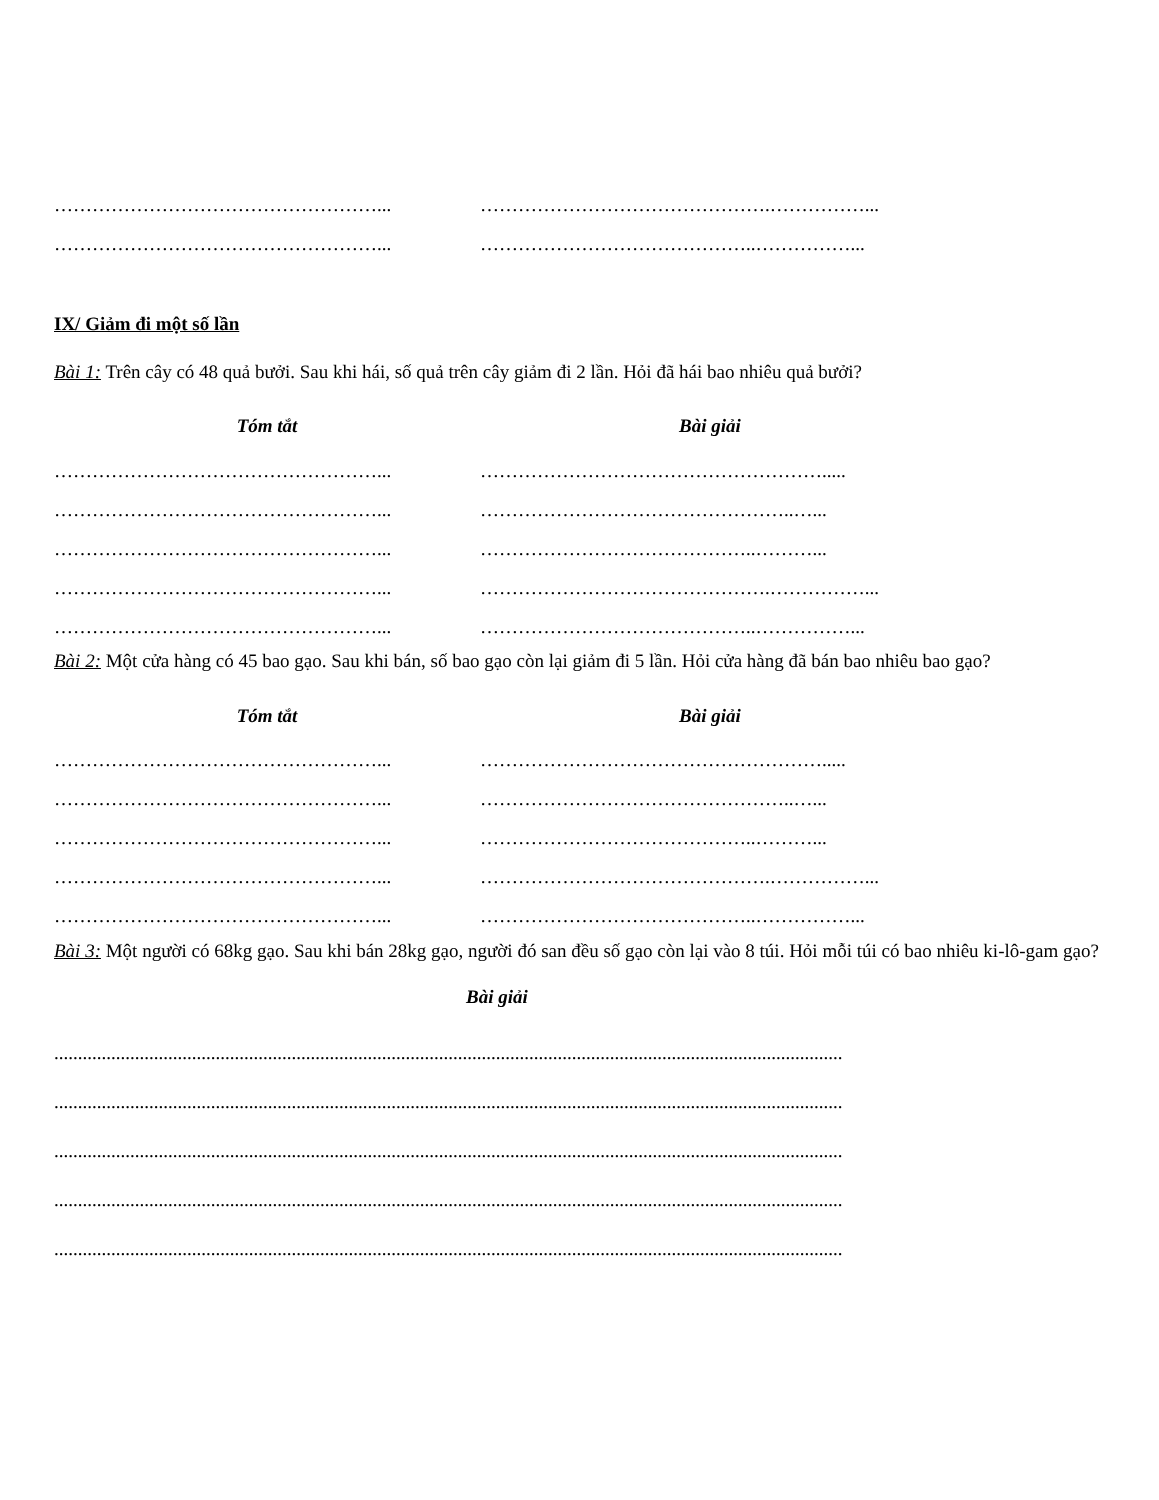……………………………………………... ……………………………………….……………...
……………………………………………... ……………………………………..……………...
IX/ Giảm đi một số lần
Bài 1: Trên cây có 48 quả bưởi. Sau khi hái, số quả trên cây giảm đi 2 lần. Hỏi đã hái bao nhiêu quả bưởi?
Tóm tắt Bài giải
……………………………………………... ……………………………………………….....
……………………………………………... …………………………………………..…...
……………………………………………... ……………………………………..………...
……………………………………………... ……………………………………….……………...
……………………………………………... ……………………………………..……………...
Bài 2: Một cửa hàng có 45 bao gạo. Sau khi bán, số bao gạo còn lại giảm đi 5 lần. Hỏi cửa hàng đã bán bao nhiêu bao gạo?
Tóm tắt Bài giải
……………………………………………... ……………………………………………….....
……………………………………………... …………………………………………..…...
……………………………………………... ……………………………………..………...
……………………………………………... ……………………………………….……………...
……………………………………………... ……………………………………..……………...
Bài 3: Một người có 68kg gạo. Sau khi bán 28kg gạo, người đó san đều số gạo còn lại vào 8 túi. Hỏi mỗi túi có bao nhiêu ki-lô-gam gạo?
Bài giải
......................................................................................................................................................................
......................................................................................................................................................................
......................................................................................................................................................................
......................................................................................................................................................................
......................................................................................................................................................................